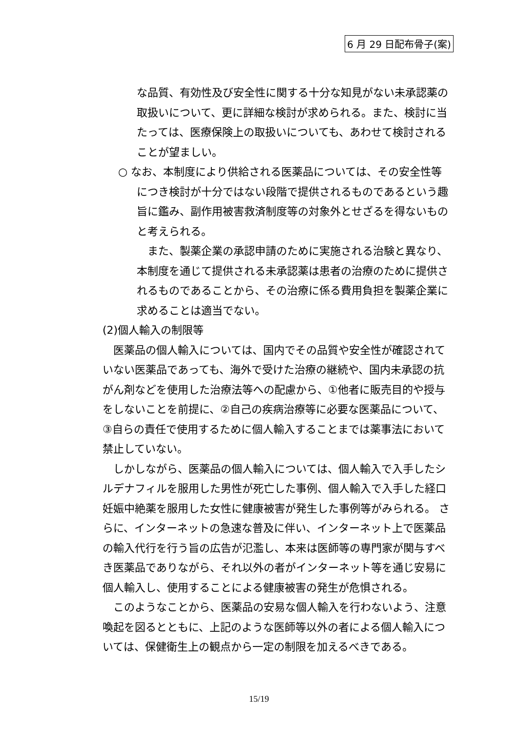6 月 29 日配布骨子(案)
な品質、有効性及び安全性に関する十分な知見がない未承認薬の取扱いについて、更に詳細な検討が求められる。また、検討に当たっては、医療保険上の取扱いについても、あわせて検討されることが望ましい。
○ なお、本制度により供給される医薬品については、その安全性等につき検討が十分ではない段階で提供されるものであるという趣旨に鑑み、副作用被害救済制度等の対象外とせざるを得ないものと考えられる。
また、製薬企業の承認申請のために実施される治験と異なり、本制度を通じて提供される未承認薬は患者の治療のために提供されるものであることから、その治療に係る費用負担を製薬企業に求めることは適当でない。
(2)個人輸入の制限等
医薬品の個人輸入については、国内でその品質や安全性が確認されていない医薬品であっても、海外で受けた治療の継続や、国内未承認の抗がん剤などを使用した治療法等への配慮から、①他者に販売目的や授与をしないことを前提に、②自己の疾病治療等に必要な医薬品について、③自らの責任で使用するために個人輸入することまでは薬事法において禁止していない。
しかしながら、医薬品の個人輸入については、個人輸入で入手したシルデナフィルを服用した男性が死亡した事例、個人輸入で入手した経口妊娠中絶薬を服用した女性に健康被害が発生した事例等がみられる。 さらに、インターネットの急速な普及に伴い、インターネット上で医薬品の輸入代行を行う旨の広告が氾濫し、本来は医師等の専門家が関与すべき医薬品でありながら、それ以外の者がインターネット等を通じ安易に個人輸入し、使用することによる健康被害の発生が危惧される。
このようなことから、医薬品の安易な個人輸入を行わないよう、注意喚起を図るとともに、上記のような医師等以外の者による個人輸入については、保健衛生上の観点から一定の制限を加えるべきである。
15/19